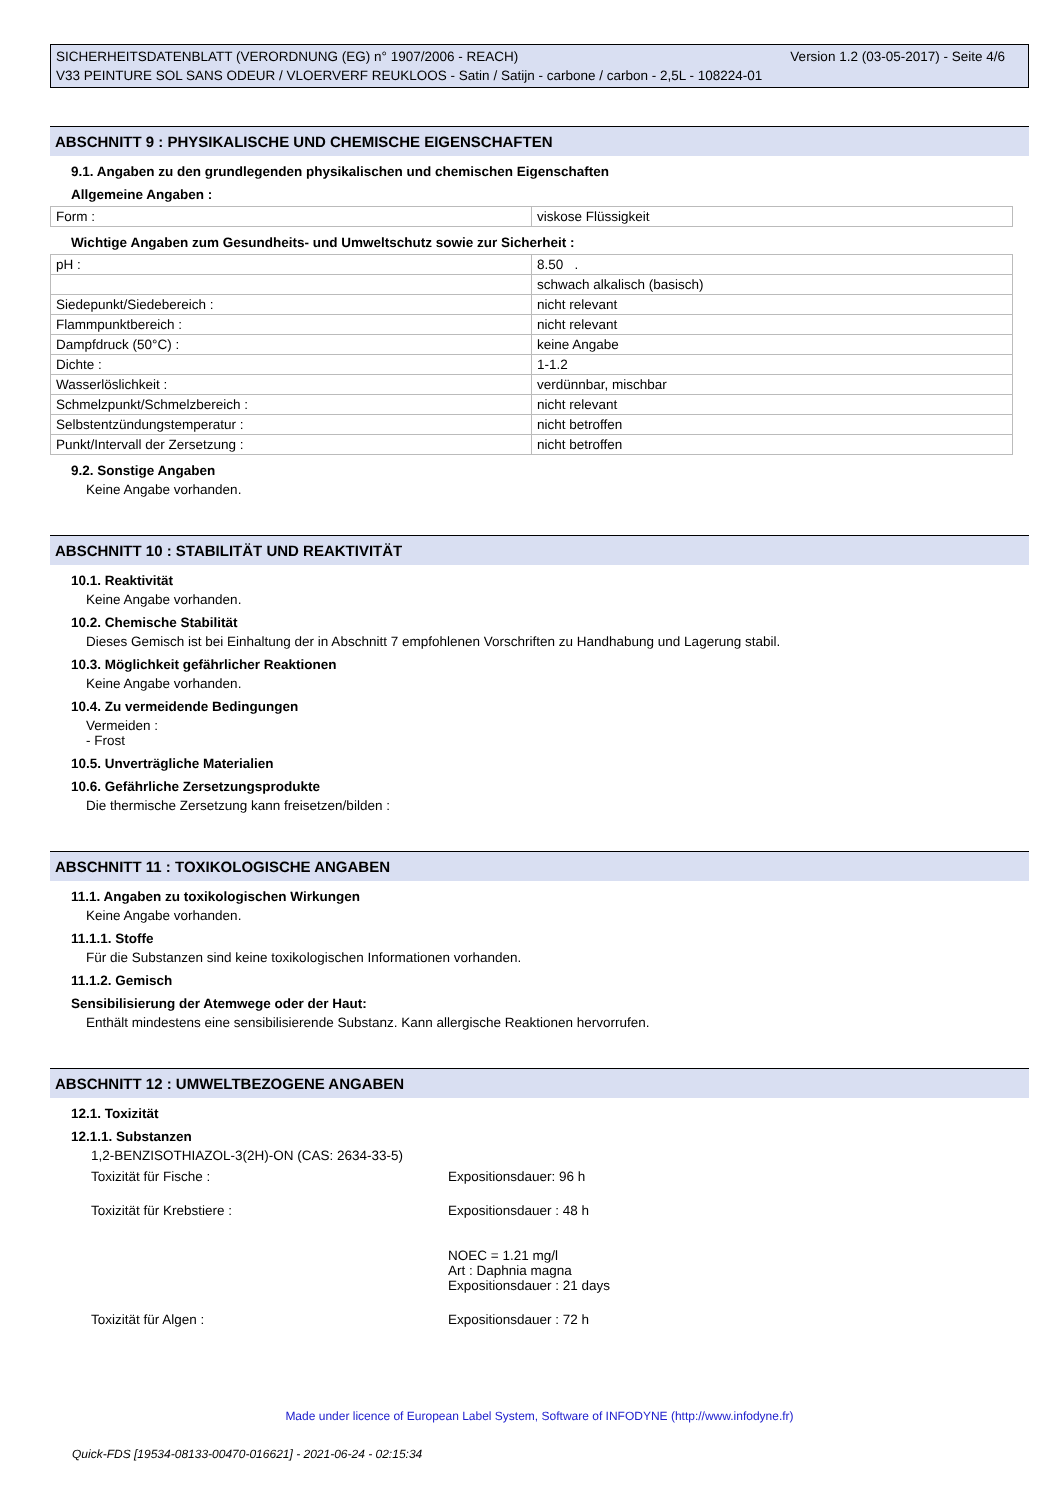Version 1.2 (03-05-2017) - Seite 4/6 SICHERHEITSDATENBLATT (VERORDNUNG (EG) n° 1907/2006 - REACH)
V33 PEINTURE SOL SANS ODEUR / VLOERVERF REUKLOOS - Satin / Satijn - carbone / carbon - 2,5L - 108224-01
ABSCHNITT 9 : PHYSIKALISCHE UND CHEMISCHE EIGENSCHAFTEN
9.1. Angaben zu den grundlegenden physikalischen und chemischen Eigenschaften
Allgemeine Angaben :
| Form : | viskose Flüssigkeit |
Wichtige Angaben zum Gesundheits- und Umweltschutz sowie zur Sicherheit :
| pH : | 8.50 . |
| | schwach alkalisch (basisch) |
| Siedepunkt/Siedebereich : | nicht relevant |
| Flammpunktbereich : | nicht relevant |
| Dampfdruck (50°C) : | keine Angabe |
| Dichte : | 1-1.2 |
| Wasserlöslichkeit : | verdünnbar, mischbar |
| Schmelzpunkt/Schmelzbereich : | nicht relevant |
| Selbstentzündungstemperatur : | nicht betroffen |
| Punkt/Intervall der Zersetzung : | nicht betroffen |
9.2. Sonstige Angaben
Keine Angabe vorhanden.
ABSCHNITT 10 : STABILITÄT UND REAKTIVITÄT
10.1. Reaktivität
Keine Angabe vorhanden.
10.2. Chemische Stabilität
Dieses Gemisch ist bei Einhaltung der in Abschnitt 7 empfohlenen Vorschriften zu Handhabung und Lagerung stabil.
10.3. Möglichkeit gefährlicher Reaktionen
Keine Angabe vorhanden.
10.4. Zu vermeidende Bedingungen
Vermeiden :
- Frost
10.5. Unverträgliche Materialien
10.6. Gefährliche Zersetzungsprodukte
Die thermische Zersetzung kann freisetzen/bilden :
ABSCHNITT 11 : TOXIKOLOGISCHE ANGABEN
11.1. Angaben zu toxikologischen Wirkungen
Keine Angabe vorhanden.
11.1.1. Stoffe
Für die Substanzen sind keine toxikologischen Informationen vorhanden.
11.1.2. Gemisch
Sensibilisierung der Atemwege oder der Haut:
Enthält mindestens eine sensibilisierende Substanz. Kann allergische Reaktionen hervorrufen.
ABSCHNITT 12 : UMWELTBEZOGENE ANGABEN
12.1. Toxizität
12.1.1. Substanzen
1,2-BENZISOTHIAZOL-3(2H)-ON (CAS: 2634-33-5)
| Toxizität für Fische : | Expositionsdauer: 96 h |
| Toxizität für Krebstiere : | Expositionsdauer : 48 h NOEC = 1.21 mg/l Art : Daphnia magna Expositionsdauer : 21 days |
| Toxizität für Algen : | Expositionsdauer : 72 h |
Made under licence of European Label System, Software of INFODYNE (http://www.infodyne.fr)
Quick-FDS [19534-08133-00470-016621] - 2021-06-24 - 02:15:34